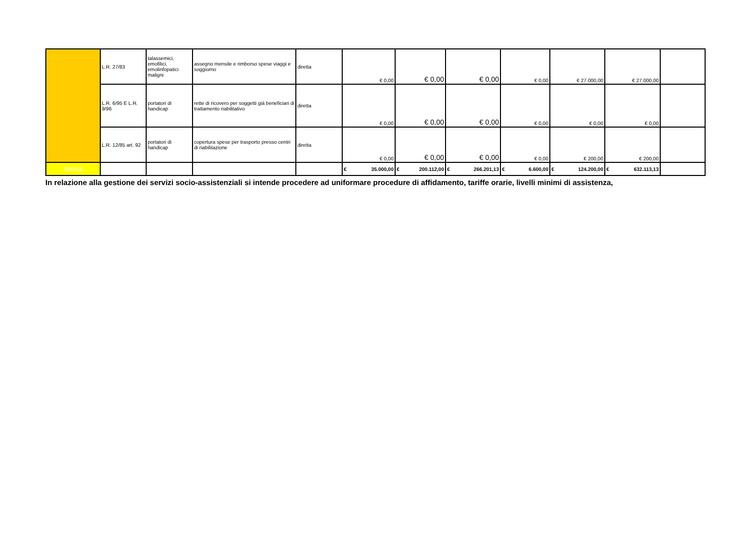| | L.R. 27/83 | talassemici, emofilici, emolinfopatici maligni | assegno mensile e rimborso spese viaggi e soggiorno | diretta | € 0,00 | € 0,00 | € 0,00 | € 0,00 | € 27.000,00 | € 27.000,00 | |
| | L.R. 6/95 E L.R. 9/96 | portatori di handicap | rette di ricovero per soggetti già beneficiari di trattamento riabilitativo | diretta | € 0,00 | € 0,00 | € 0,00 | € 0,00 | € 0,00 | € 0,00 | |
| | L.R. 12/85 art. 92 | portatori di handicap | copertura spese per trasporto presso centri di riabilitazione | diretta | € 0,00 | € 0,00 | € 0,00 | € 0,00 | € 200,00 | € 200,00 | |
| TOTALE | | | | | € 35.000,00 | € 200.112,00 | € 266.201,13 | € 6.600,00 | € 124.200,00 | € 632.113,13 | |
In relazione alla gestione dei servizi socio-assistenziali si intende procedere ad uniformare procedure di affidamento, tariffe orarie, livelli minimi di assistenza,